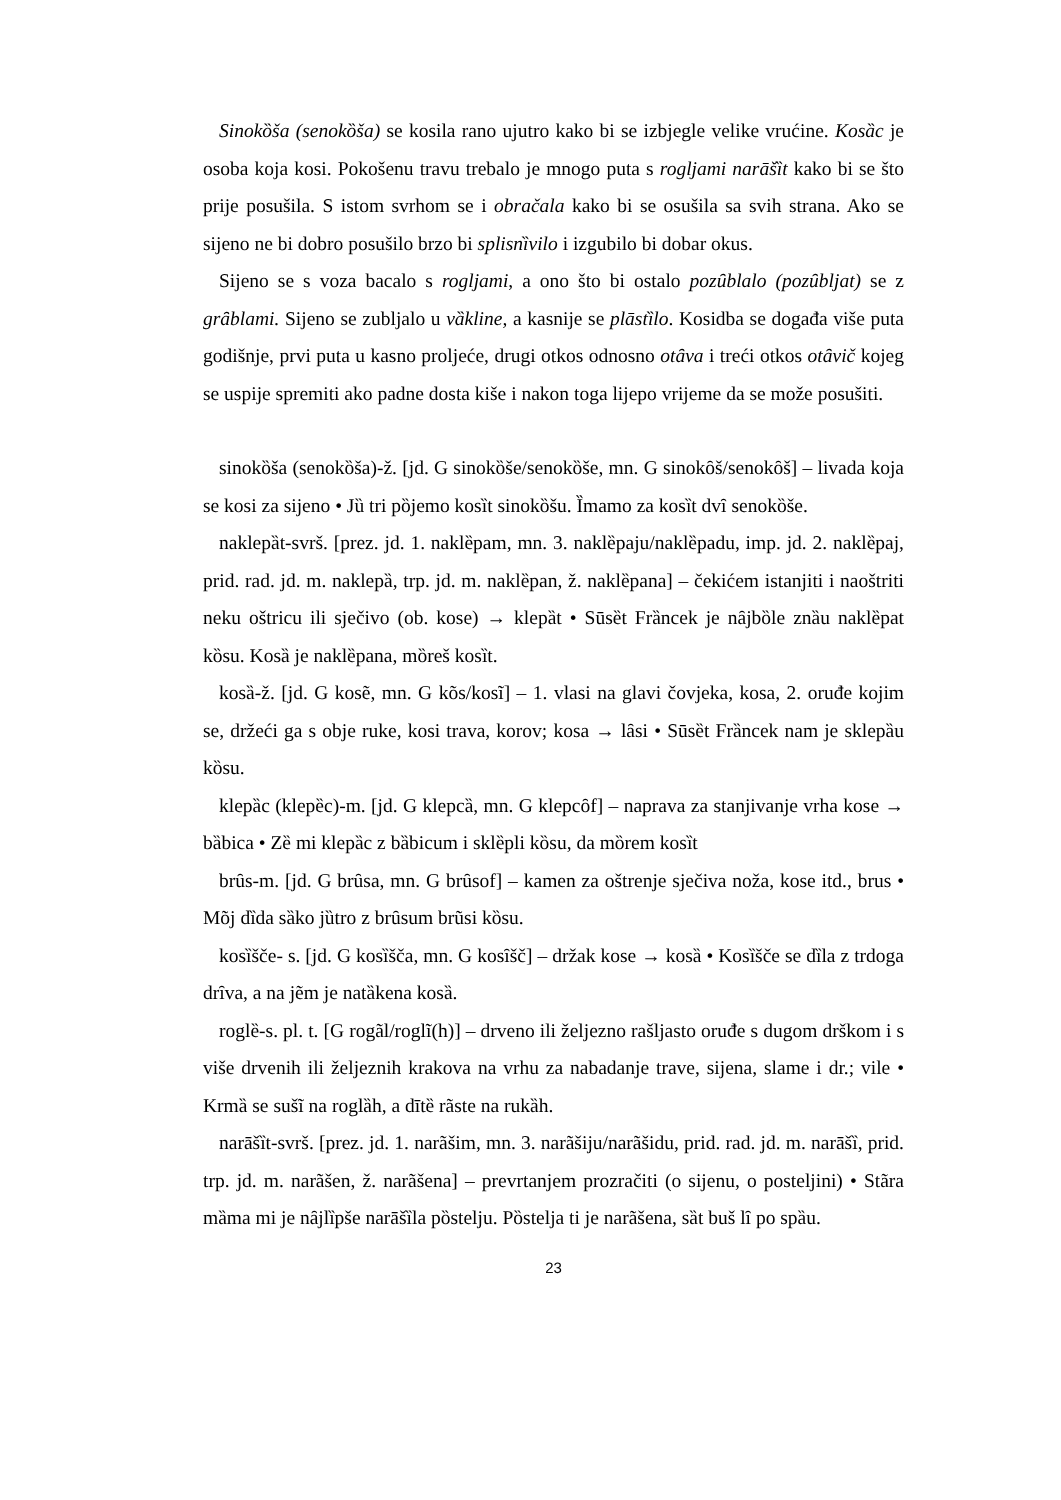Sinokȍša (senokȍša) se kosila rano ujutro kako bi se izbjegle velike vrućine. Kosȁc je osoba koja kosi. Pokošenu travu trebalo je mnogo puta s rogljami narāšȉt kako bi se što prije posušila. S istom svrhom se i obračala kako bi se osušila sa svih strana. Ako se sijeno ne bi dobro posušilo brzo bi splisnȉvilo i izgubilo bi dobar okus.
Sijeno se s voza bacalo s rogljami, a ono što bi ostalo pozȗblalo (pozȗbljat) se z grȃblami. Sijeno se zubljalo u vȁkline, a kasnije se plāstȉlo. Kosidba se događa više puta godišnje, prvi puta u kasno proljeće, drugi otkos odnosno otȃva i treći otkos otȃvič kojeg se uspije spremiti ako padne dosta kiše i nakon toga lijepo vrijeme da se može posušiti.
sinokȍša (senokȍša)-ž. [jd. G sinokȍše/senokȍše, mn. G sinokȏš/senokȏš] – livada koja se kosi za sijeno • Jȕ tri pȍjemo kosȉt sinokȍšu. Ȉmamo za kosȉt dvȋ senokȍše.
naklepȁt-svrš. [prez. jd. 1. naklȅpam, mn. 3. naklȅpaju/naklȅpadu, imp. jd. 2. naklȅpaj, prid. rad. jd. m. naklepȁ, trp. jd. m. naklȅpan, ž. naklȅpana] – čekićem istanjiti i naoštriti neku oštricu ili sječivo (ob. kose) → klepȁt • Sūsȅt Frȁncek je nȃjbȍle znȁu naklȅpat kȍsu. Kosȁ je naklȅpana, mȍreš kosȉt.
kosȁ-ž. [jd. G kosẽ, mn. G kõs/kosĩ] – 1. vlasi na glavi čovjeka, kosa, 2. oruđe kojim se, držeći ga s obje ruke, kosi trava, korov; kosa → lȃsi • Sūsȅt Frȁncek nam je sklepȁu kȍsu.
klepȁc (klepȅc)-m. [jd. G klepcȁ, mn. G klepcȏf] – naprava za stanjivanje vrha kose → bȁbica • Zȅ mi klepȁc z bȁbicum i sklȅpli kȍsu, da mȍrem kosȉt
brȗs-m. [jd. G brȗsa, mn. G brȗsof] – kamen za oštrenje sječiva noža, kose itd., brus • Mõj dȉda sȁko jȕtro z brȗsum brũsi kȍsu.
kosȉšče- s. [jd. G kosȉšča, mn. G kosȋšč] – držak kose → kosȁ • Kosȉšče se dȉla z trdoga drȋva, a na jẽm je natȁkena kosȁ.
roglȅ-s. pl. t. [G rogãl/roglĩ(h)] – drveno ili željezno rašljasto oruđe s dugom drškom i s više drvenih ili željeznih krakova na vrhu za nabadanje trave, sijena, slame i dr.; vile • Krmȁ se sušĩ na roglȁh, a dītȅ rãste na rukȁh.
narāšȉt-svrš. [prez. jd. 1. narãšim, mn. 3. narãšiju/narãšidu, prid. rad. jd. m. narāšȉ, prid. trp. jd. m. narãšen, ž. narãšena] – prevrtanjem prozračiti (o sijenu, o posteljini) • Stãra mȁma mi je nȃjlȉpše narāšȉla pȍstelju. Pȍstelja ti je narãšena, sȁt buš lȋ po spȁu.
23